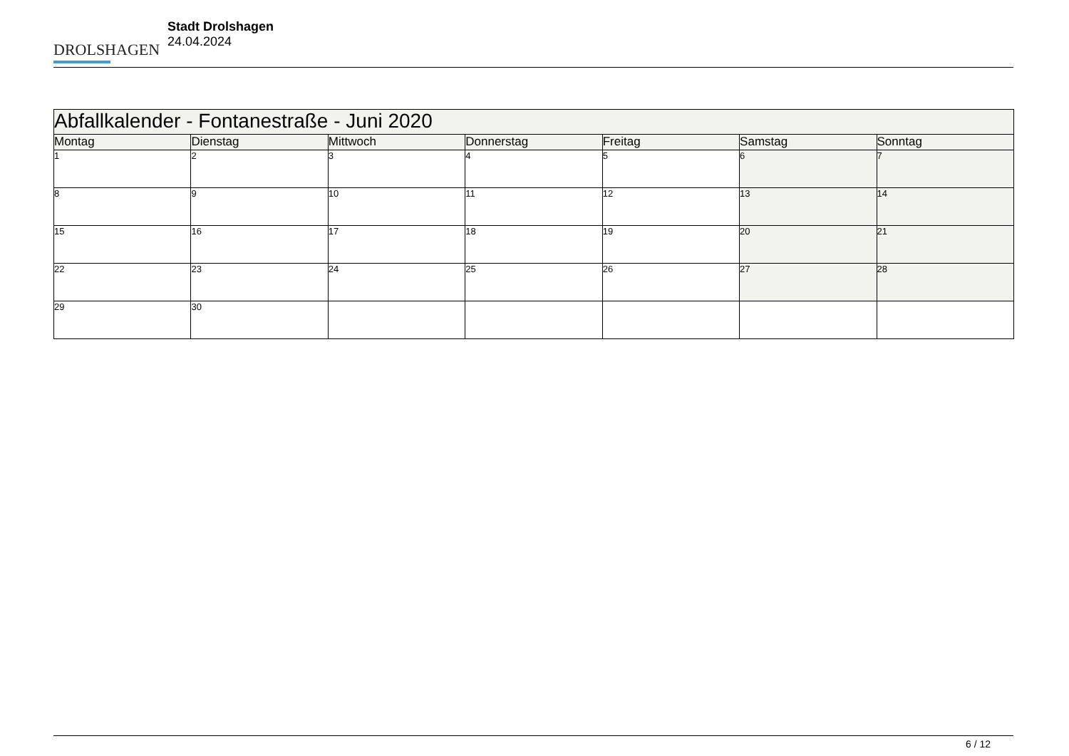DROLSHAGEN
Stadt Drolshagen
24.04.2024
| Abfallkalender - Fontanestraße - Juni 2020 | | | | | | |
| --- | --- | --- | --- | --- | --- | --- |
| Montag | Dienstag | Mittwoch | Donnerstag | Freitag | Samstag | Sonntag |
| 1 | 2 | 3 | 4 | 5 | 6 | 7 |
| 8 | 9 | 10 | 11 | 12 | 13 | 14 |
| 15 | 16 | 17 | 18 | 19 | 20 | 21 |
| 22 | 23 | 24 | 25 | 26 | 27 | 28 |
| 29 | 30 | | | | | |
6 / 12